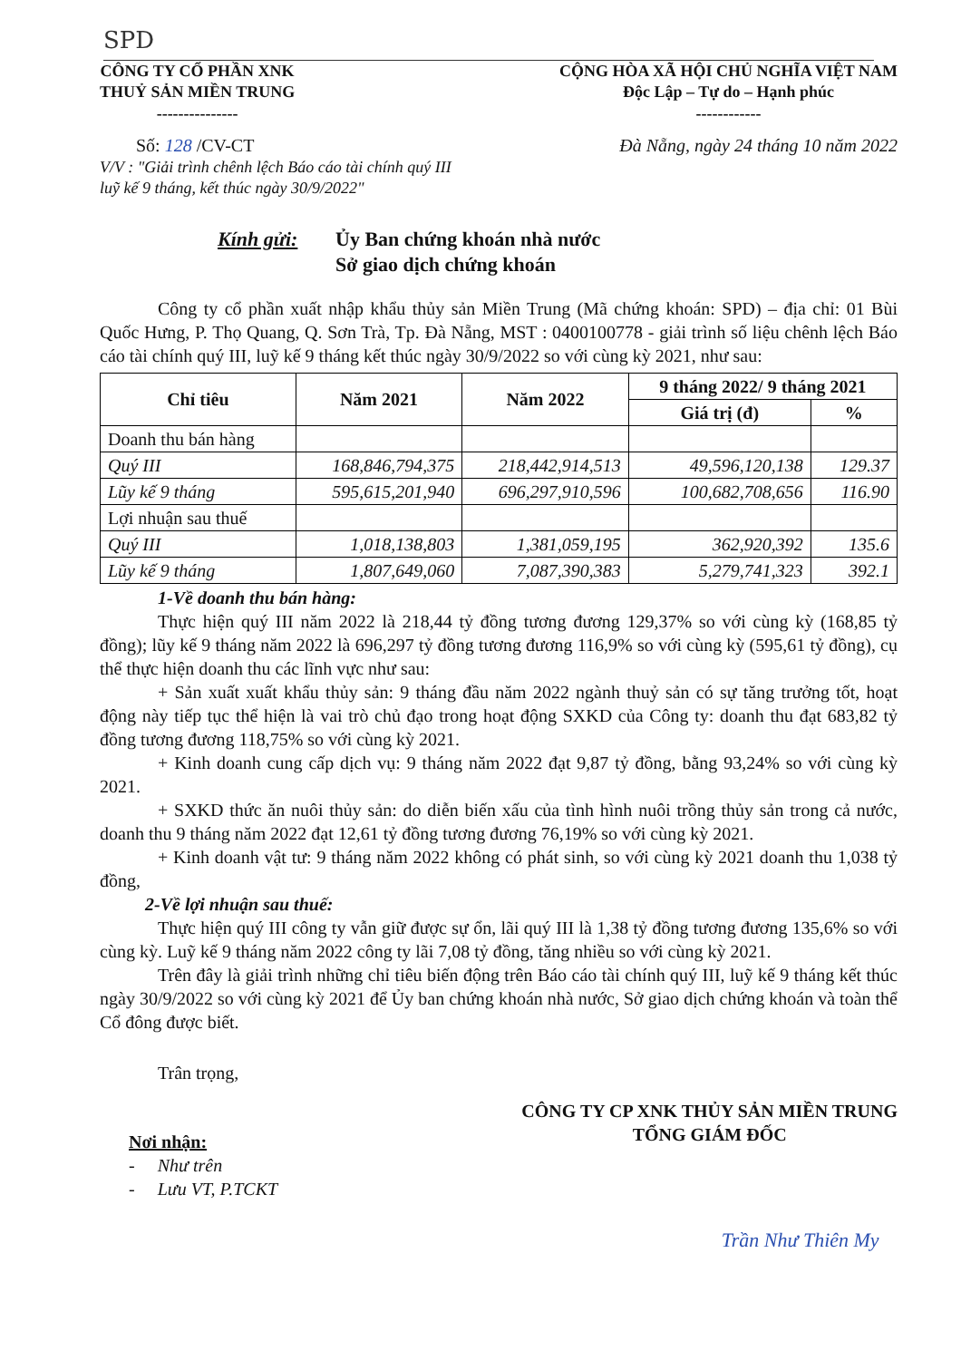SPD
CÔNG TY CỔ PHẦN XNK
THUỶ SẢN MIỀN TRUNG
---------------
CỘNG HÒA XÃ HỘI CHỦ NGHĨA VIỆT NAM
Độc Lập – Tự do – Hạnh phúc
------------
Số: 128 /CV-CT Đà Nẵng, ngày 24 tháng 10 năm 2022
V/V : "Giải trình chênh lệch Báo cáo tài chính quý III
luỹ kế 9 tháng, kết thúc ngày 30/9/2022"
Kính gửi: Ủy Ban chứng khoán nhà nước
Sở giao dịch chứng khoán
Công ty cổ phần xuất nhập khẩu thủy sản Miền Trung (Mã chứng khoán: SPD) – địa chỉ: 01 Bùi Quốc Hưng, P. Thọ Quang, Q. Sơn Trà, Tp. Đà Nẵng, MST : 0400100778 - giải trình số liệu chênh lệch Báo cáo tài chính quý III, luỹ kế 9 tháng kết thúc ngày 30/9/2022 so với cùng kỳ 2021, như sau:
| Chỉ tiêu | Năm 2021 | Năm 2022 | 9 tháng 2022/ 9 tháng 2021 | |
| --- | --- | --- | --- | --- |
| | | | Giá trị (đ) | % |
| Doanh thu bán hàng | | | | |
| Quý III | 168,846,794,375 | 218,442,914,513 | 49,596,120,138 | 129.37 |
| Lũy kế 9 tháng | 595,615,201,940 | 696,297,910,596 | 100,682,708,656 | 116.90 |
| Lợi nhuận sau thuế | | | | |
| Quý III | 1,018,138,803 | 1,381,059,195 | 362,920,392 | 135.6 |
| Lũy kế 9 tháng | 1,807,649,060 | 7,087,390,383 | 5,279,741,323 | 392.1 |
1-Về doanh thu bán hàng:
Thực hiện quý III năm 2022 là 218,44 tỷ đồng tương đương 129,37% so với cùng kỳ (168,85 tỷ đồng); lũy kế 9 tháng năm 2022 là 696,297 tỷ đồng tương đương 116,9% so với cùng kỳ (595,61 tỷ đồng), cụ thể thực hiện doanh thu các lĩnh vực như sau:
+ Sản xuất xuất khẩu thủy sản: 9 tháng đầu năm 2022 ngành thuỷ sản có sự tăng trưởng tốt, hoạt động này tiếp tục thể hiện là vai trò chủ đạo trong hoạt động SXKD của Công ty: doanh thu đạt 683,82 tỷ đồng tương đương 118,75% so với cùng kỳ 2021.
+ Kinh doanh cung cấp dịch vụ: 9 tháng năm 2022 đạt 9,87 tỷ đồng, bằng 93,24% so với cùng kỳ 2021.
+ SXKD thức ăn nuôi thủy sản: do diễn biến xấu của tình hình nuôi trồng thủy sản trong cả nước, doanh thu 9 tháng năm 2022 đạt 12,61 tỷ đồng tương đương 76,19% so với cùng kỳ 2021.
+ Kinh doanh vật tư: 9 tháng năm 2022 không có phát sinh, so với cùng kỳ 2021 doanh thu 1,038 tỷ đồng,
2-Về lợi nhuận sau thuế:
Thực hiện quý III công ty vẫn giữ được sự ổn, lãi quý III là 1,38 tỷ đồng tương đương 135,6% so với cùng kỳ. Luỹ kế 9 tháng năm 2022 công ty lãi 7,08 tỷ đồng, tăng nhiều so với cùng kỳ 2021.
Trên đây là giải trình những chỉ tiêu biến động trên Báo cáo tài chính quý III, luỹ kế 9 tháng kết thúc ngày 30/9/2022 so với cùng kỳ 2021 để Ủy ban chứng khoán nhà nước, Sở giao dịch chứng khoán và toàn thể Cổ đông được biết.
Trân trọng,
Nơi nhận:
- Như trên
- Lưu VT, P.TCKT
CÔNG TY CP XNK THỦY SẢN MIỀN TRUNG
TỔNG GIÁM ĐỐC
Trần Như Thiên My